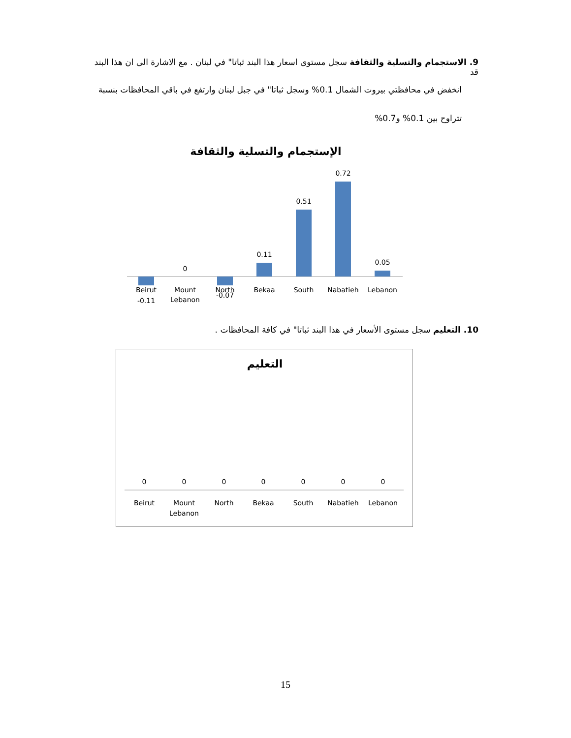9. الاستجمام والتسلية والثقافة سجل مستوى اسعار هذا البند ثباتا" في لبنان . مع الاشارة الى ان هذا البند قد
انخفض في محافظتي بيروت الشمال 0.1% وسجل ثباتا" في جبل لبنان وارتفع في باقي المحافظات بنسبة
تتراوح بين 0.1% و0.7%
الإستجمام والتسلية والثقافة
-0.11
0
-0.07
0.11
0.51
0.72
0.05
Beirut
Mount
Lebanon
North
Bekaa
South
Nabatieh
Lebanon
10. التعليم سجل مستوى الأسعار في هذا البند ثباتا" في كافة المحافظات .
التعليم
0
0
0
0
0
0
0
Beirut
Mount
Lebanon
North
Bekaa
South
Nabatieh
Lebanon
15